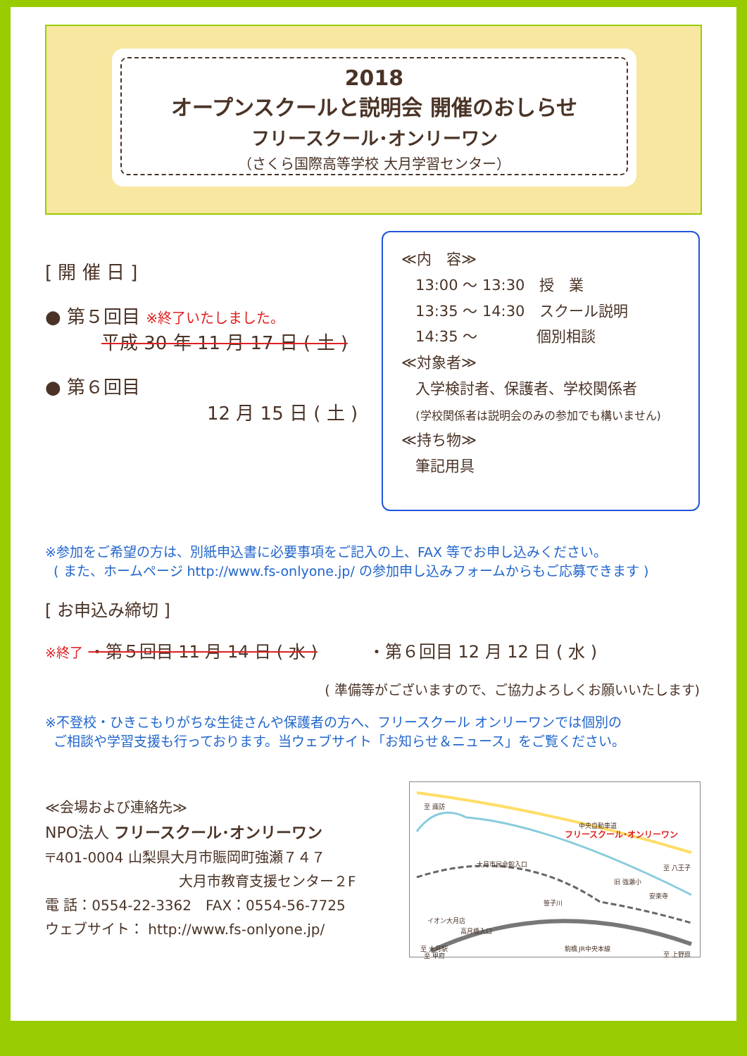2018
オープンスクールと説明会 開催のおしらせ
フリースクール･オンリーワン
（さくら国際高等学校 大月学習センター）
[ 開 催 日 ]
● 第５回目 ※終了いたしました。
平成 30 年 11 月 17 日 ( 土 )
● 第６回目
12 月 15 日 ( 土 )
≪内　容≫
13:00 〜 13:30　授　業
13:35 〜 14:30　スクール説明
14:35 〜　　　　個別相談
≪対象者≫
入学検討者、保護者、学校関係者
(学校関係者は説明会のみの参加でも構いません)
≪持ち物≫
筆記用具
※参加をご希望の方は、別紙申込書に必要事項をご記入の上、FAX 等でお申し込みください。
( また、ホームページ http://www.fs-onlyone.jp/ の参加申し込みフォームからもご応募できます )
[ お申込み締切 ]
※終了 ・第５回目 11 月 14 日 ( 水 )　　　・第６回目 12 月 12 日 ( 水 )
( 準備等がございますので、ご協力よろしくお願いいたします)
※不登校・ひきこもりがちな生徒さんや保護者の方へ、フリースクール オンリーワンでは個別の
ご相談や学習支援も行っております。当ウェブサイト「お知らせ＆ニュース」をご覧ください。
≪会場および連絡先≫
NPO法人 フリースクール･オンリーワン
〒401-0004 山梨県大月市賑岡町強瀬７４７
大月市教育支援センター２F
電 話：0554-22-3362　FAX：0554-56-7725
ウェブサイト： http://www.fs-onlyone.jp/
至 諏訪
中央自動車道
フリースクール･オンリーワン
至 八王子 大月市民会館入口
旧 強瀬小
安楽寺
笹子川
イオン大月店
高月橋入口
JR中央本線 至 大月駅 駒橋
至 甲府 至 上野原